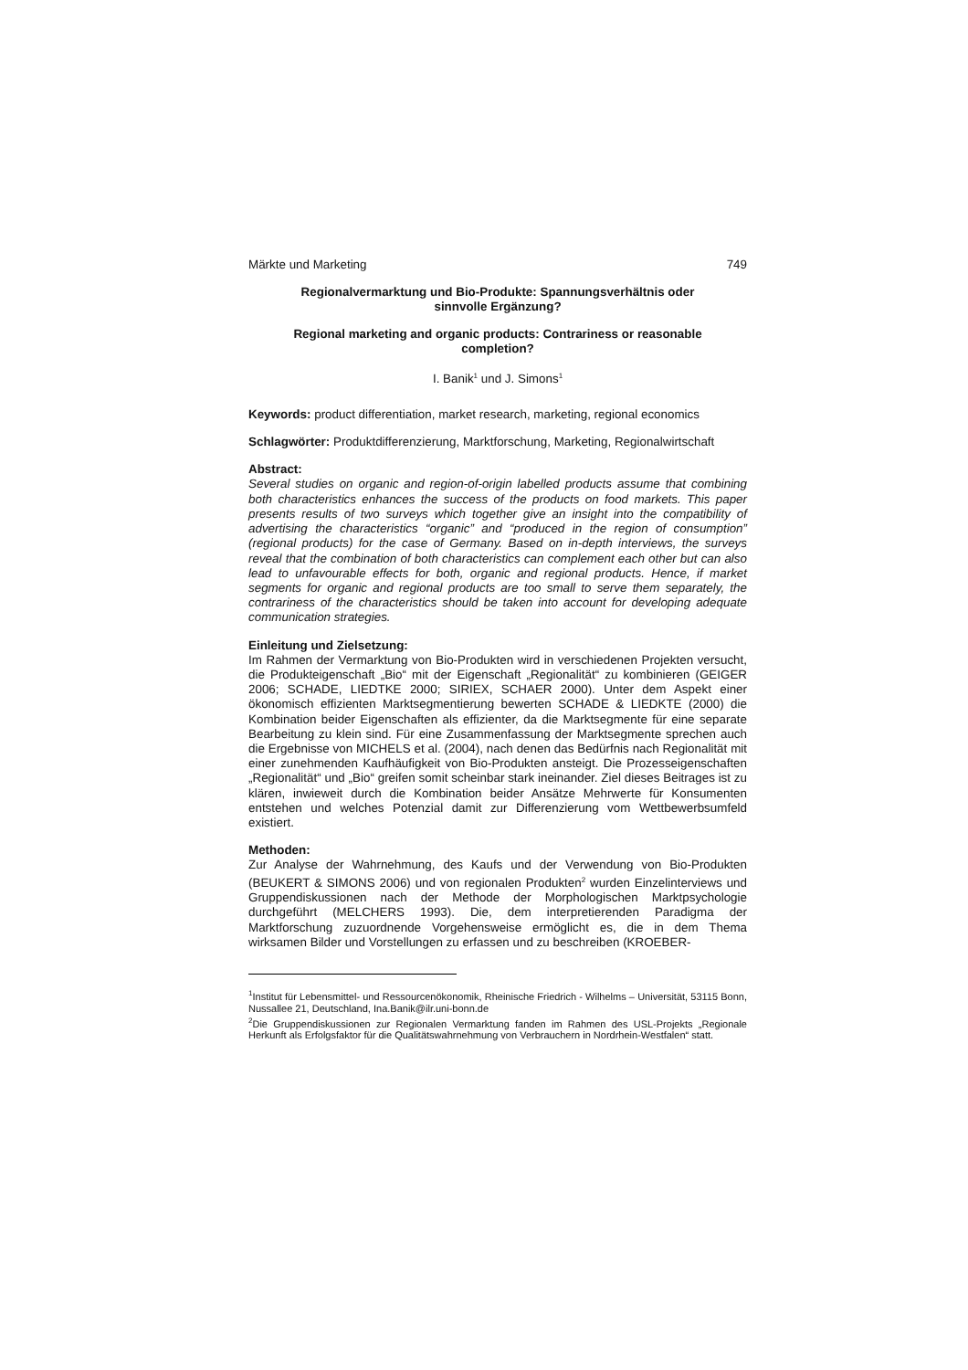Märkte und Marketing 749
Regionalvermarktung und Bio-Produkte: Spannungsverhältnis oder sinnvolle Ergänzung?
Regional marketing and organic products: Contrariness or reasonable completion?
I. Banik<sup>1</sup> und J. Simons<sup>1</sup>
Keywords: product differentiation, market research, marketing, regional economics
Schlagwörter: Produktdifferenzierung, Marktforschung, Marketing, Regionalwirtschaft
Abstract:
Several studies on organic and region-of-origin labelled products assume that combining both characteristics enhances the success of the products on food markets. This paper presents results of two surveys which together give an insight into the compatibility of advertising the characteristics “organic” and “produced in the region of consumption” (regional products) for the case of Germany. Based on in-depth interviews, the surveys reveal that the combination of both characteristics can complement each other but can also lead to unfavourable effects for both, organic and regional products. Hence, if market segments for organic and regional products are too small to serve them separately, the contrariness of the characteristics should be taken into account for developing adequate communication strategies.
Einleitung und Zielsetzung:
Im Rahmen der Vermarktung von Bio-Produkten wird in verschiedenen Projekten versucht, die Produkteigenschaft „Bio“ mit der Eigenschaft „Regionalität“ zu kombinieren (GEIGER 2006; SCHADE, LIEDTKE 2000; SIRIEX, SCHAER 2000). Unter dem Aspekt einer ökonomisch effizienten Marktsegmentierung bewerten SCHADE & LIEDKTE (2000) die Kombination beider Eigenschaften als effizienter, da die Marktsegmente für eine separate Bearbeitung zu klein sind. Für eine Zusammenfassung der Marktsegmente sprechen auch die Ergebnisse von MICHELS et al. (2004), nach denen das Bedürfnis nach Regionalität mit einer zunehmenden Kaufhäufigkeit von Bio-Produkten ansteigt. Die Prozesseigenschaften „Regionalität“ und „Bio“ greifen somit scheinbar stark ineinander. Ziel dieses Beitrages ist zu klären, inwieweit durch die Kombination beider Ansätze Mehrwerte für Konsumenten entstehen und welches Potenzial damit zur Differenzierung vom Wettbewerbsumfeld existiert.
Methoden:
Zur Analyse der Wahrnehmung, des Kaufs und der Verwendung von Bio-Produkten (BEUKERT & SIMONS 2006) und von regionalen Produkten<sup>2</sup> wurden Einzelinterviews und Gruppendiskussionen nach der Methode der Morphologischen Marktpsychologie durchgeführt (MELCHERS 1993). Die, dem interpretierenden Paradigma der Marktforschung zuzuordnende Vorgehensweise ermöglicht es, die in dem Thema wirksamen Bilder und Vorstellungen zu erfassen und zu beschreiben (KROEBER-
<sup>1</sup> Institut für Lebensmittel- und Ressourcenökonomik, Rheinische Friedrich - Wilhelms – Universität, 53115 Bonn, Nussallee 21, Deutschland, Ina.Banik@ilr.uni-bonn.de
<sup>2</sup> Die Gruppendiskussionen zur Regionalen Vermarktung fanden im Rahmen des USL-Projekts „Regionale Herkunft als Erfolgsfaktor für die Qualitätswahrnehmung von Verbrauchern in Nordrhein-Westfalen“ statt.